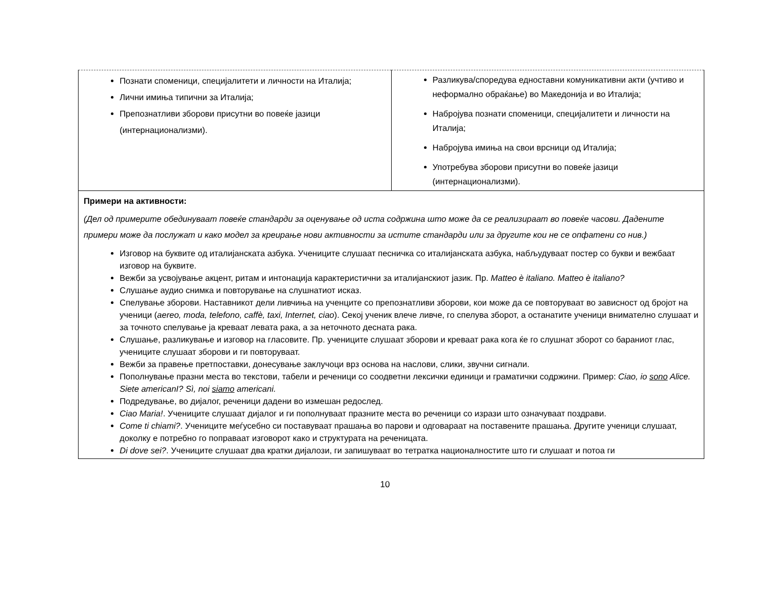| Познати споменици, специјалитети и личности на Италија; Лични имиња типични за Италија; Препознатливи зборови присутни во повеќе јазици (интернационализми). | Разликува/споредува едноставни комуникативни акти (учтиво и неформално обраќање) во Македонија и во Италија; Набројува познати споменици, специјалитети и личности на Италија; Набројува имиња на свои врсници од Италија; Употребува зборови присутни во повеќе јазици (интернационализми). |
| Примери на активности: (Дел од примерите обединуваат повеќе стандарди за оценување од иста содржина што може да се реализираат во повеќе часови. Дадените примери може да послужат и како модел за креирање нови активности за истите стандарди или за другите кои не се опфатени со нив.) Изговор на буквите од италијанската азбука. Учениците слушаат песничка со италијанската азбука, набљудуваат постер со букви и вежбаат изговор на буквите. Вежби за усвојување акцент, ритам и интонација карактеристични за италијанскиот јазик. Пр. Matteo è italiano. Matteo è italiano? Слушање аудио снимка и повторување на слушнатиот исказ. Спелување зборови. Наставникот дели ливчиња на ученците со препознатливи зборови, кои може да се повторуваат во зависност од бројот на ученици ( aereo, moda, telefono, caffè, taxi, Internet, ciao ). Секој ученик влече ливче, го спелува зборот, а останатите ученици внимателно слушаат и за точното спелување ја креваат левата рака, а за неточното десната рака. Слушање, разликување и изговор на гласовите. Пр. учениците слушаат зборови и креваат рака кога ќе го слушнат зборот со бараниот глас, учениците слушаат зборови и ги повторуваат. Вежби за правење претпоставки, донесување заклучоци врз основа на наслови, слики, звучни сигнали. Пополнување празни места во текстови, табели и реченици со соодветни лексички единици и граматички содржини. Пример: Ciao, io sono Alice. Siete americanI? Sì, noi siamo americani. Подредување, во дијалог, реченици дадени во измешан редослед. Ciao Maria! . Учениците слушаат дијалог и ги пополнуваат празните места во реченици со изрази што означуваат поздрави. Come ti chiami? . Учениците меѓусебно си поставуваат прашања во парови и одговараат на поставените прашања. Другите ученици слушаат, доколку е потребно го поправаат изговорот како и структурата на реченицата. Di dove sei? . Учениците слушаат два кратки дијалози, ги запишуваат во тетратка националностите што ги слушаат и потоа ги | |
10